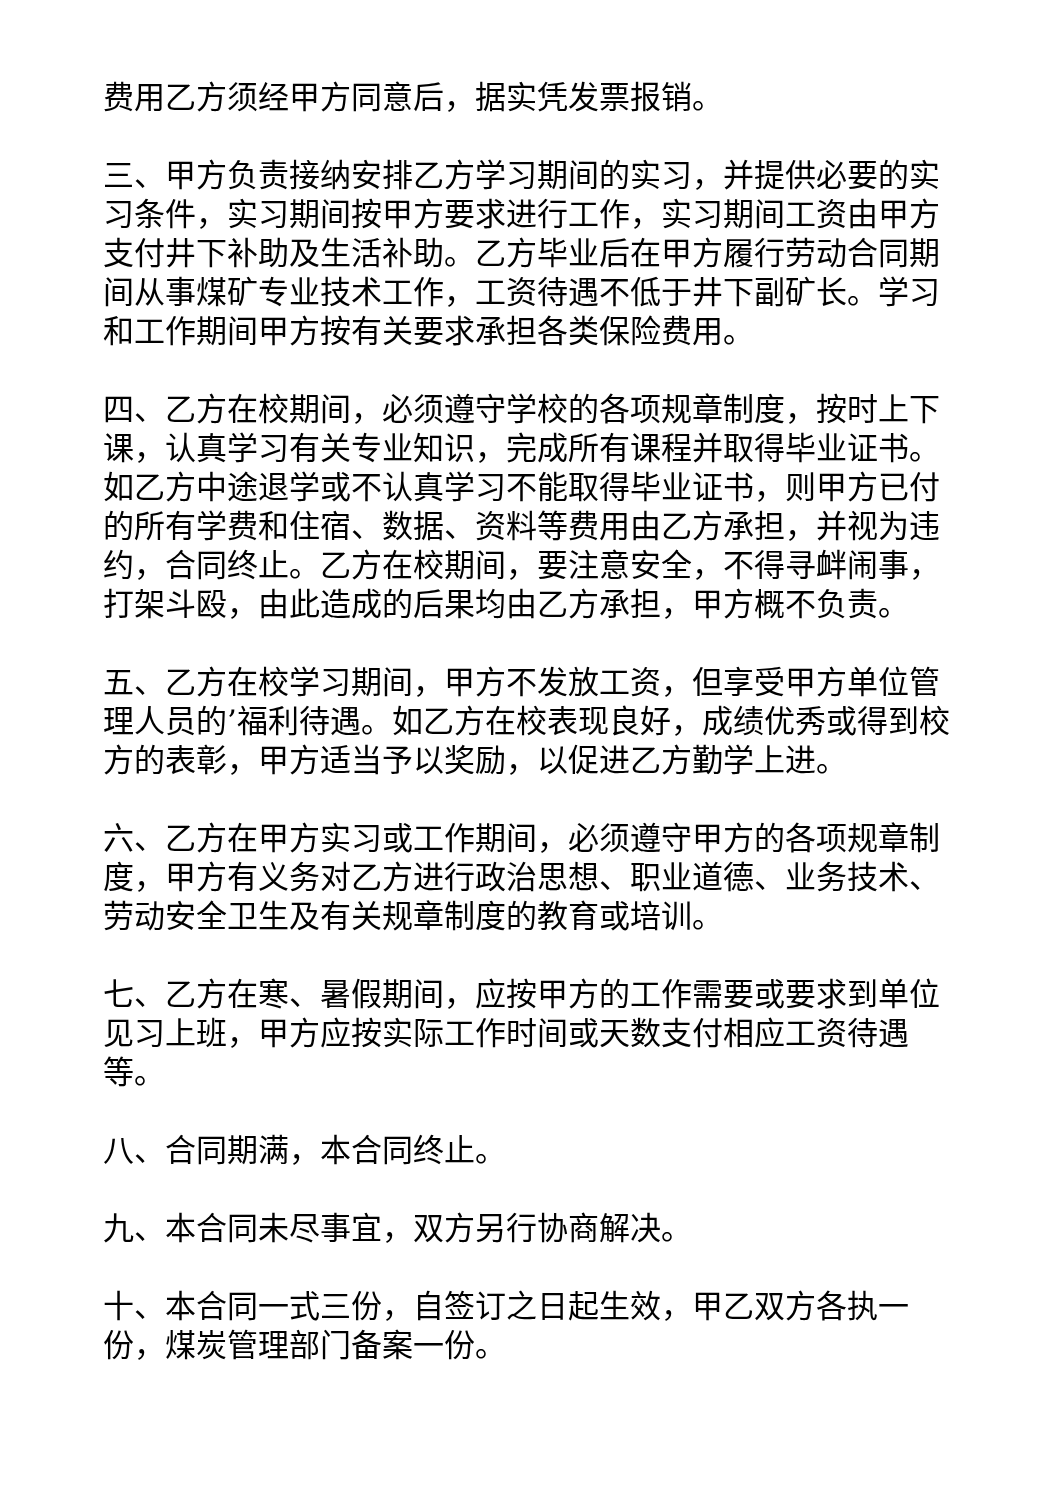费用乙方须经甲方同意后，据实凭发票报销。
三、甲方负责接纳安排乙方学习期间的实习，并提供必要的实习条件，实习期间按甲方要求进行工作，实习期间工资由甲方支付井下补助及生活补助。乙方毕业后在甲方履行劳动合同期间从事煤矿专业技术工作，工资待遇不低于井下副矿长。学习和工作期间甲方按有关要求承担各类保险费用。
四、乙方在校期间，必须遵守学校的各项规章制度，按时上下课，认真学习有关专业知识，完成所有课程并取得毕业证书。如乙方中途退学或不认真学习不能取得毕业证书，则甲方已付的所有学费和住宿、数据、资料等费用由乙方承担，并视为违约，合同终止。乙方在校期间，要注意安全，不得寻衅闹事，打架斗殴，由此造成的后果均由乙方承担，甲方概不负责。
五、乙方在校学习期间，甲方不发放工资，但享受甲方单位管理人员的’福利待遇。如乙方在校表现良好，成绩优秀或得到校方的表彰，甲方适当予以奖励，以促进乙方勤学上进。
六、乙方在甲方实习或工作期间，必须遵守甲方的各项规章制度，甲方有义务对乙方进行政治思想、职业道德、业务技术、劳动安全卫生及有关规章制度的教育或培训。
七、乙方在寒、暑假期间，应按甲方的工作需要或要求到单位见习上班，甲方应按实际工作时间或天数支付相应工资待遇等。
八、合同期满，本合同终止。
九、本合同未尽事宜，双方另行协商解决。
十、本合同一式三份，自签订之日起生效，甲乙双方各执一份，煤炭管理部门备案一份。